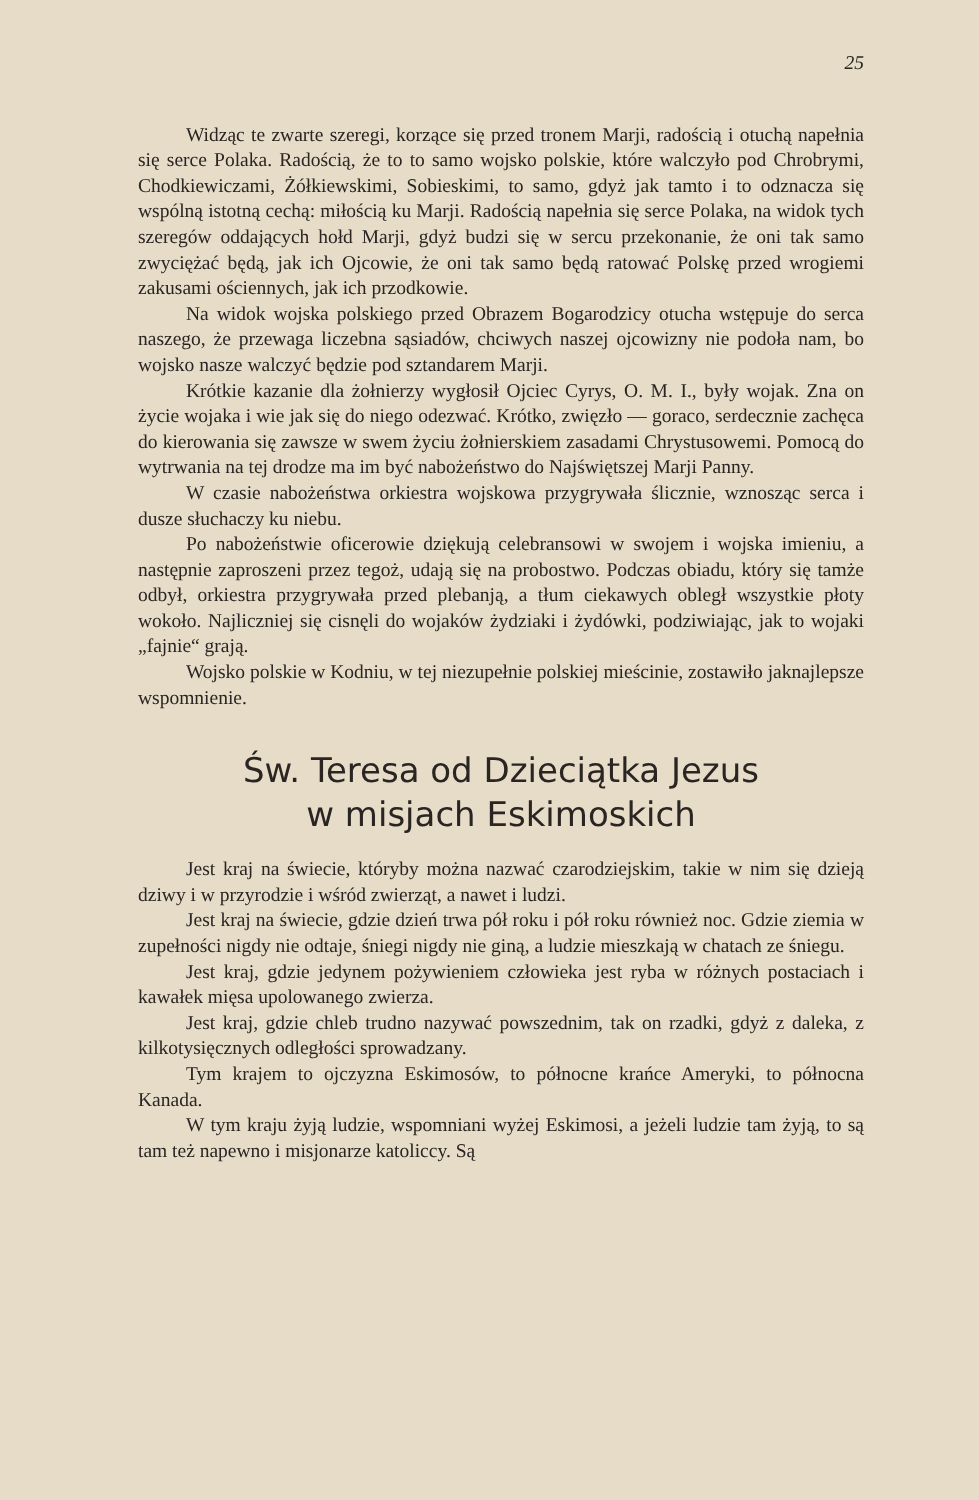25
Widząc te zwarte szeregi, korzące się przed tronem Marji, radością i otuchą napełnia się serce Polaka. Radością, że to to samo wojsko polskie, które walczyło pod Chrobrymi, Chodkiewiczami, Żółkiewskimi, Sobieskimi, to samo, gdyż jak tamto i to odznacza się wspólną istotną cechą: miłością ku Marji. Radością napełnia się serce Polaka, na widok tych szeregów oddających hołd Marji, gdyż budzi się w sercu przekonanie, że oni tak samo zwyciężać będą, jak ich Ojcowie, że oni tak samo będą ratować Polskę przed wrogiemi zakusami ościennych, jak ich przodkowie.
Na widok wojska polskiego przed Obrazem Bogarodzicy otucha wstępuje do serca naszego, że przewaga liczebna sąsiadów, chciwych naszej ojcowizny nie podoła nam, bo wojsko nasze walczyć będzie pod sztandarem Marji.
Krótkie kazanie dla żołnierzy wygłosił Ojciec Cyrys, O. M. I., były wojak. Zna on życie wojaka i wie jak się do niego odezwać. Krótko, zwięzło — goraco, serdecznie zachęca do kierowania się zawsze w swem życiu żołnierskiem zasadami Chrystusowemi. Pomocą do wytrwania na tej drodze ma im być nabożeństwo do Najświętszej Marji Panny.
W czasie nabożeństwa orkiestra wojskowa przygrywała ślicznie, wznosząc serca i dusze słuchaczy ku niebu.
Po nabożeństwie oficerowie dziękują celebransowi w swojem i wojska imieniu, a następnie zaproszeni przez tegoż, udają się na probostwo. Podczas obiadu, który się tamże odbył, orkiestra przygrywała przed plebanją, a tłum ciekawych obległ wszystkie płoty wokoło. Najliczniej się cisnęli do wojaków żydziaki i żydówki, podziwiając, jak to wojaki „fajnie“ grają.
Wojsko polskie w Kodniu, w tej niezupełnie polskiej mieścinie, zostawiło jaknajlepsze wspomnienie.
Św. Teresa od Dzieciątka Jezus
w misjach Eskimoskich
Jest kraj na świecie, któryby można nazwać czarodziejskim, takie w nim się dzieją dziwy i w przyrodzie i wśród zwierząt, a nawet i ludzi.
Jest kraj na świecie, gdzie dzień trwa pół roku i pół roku również noc. Gdzie ziemia w zupełności nigdy nie odtaje, śniegi nigdy nie giną, a ludzie mieszkają w chatach ze śniegu.
Jest kraj, gdzie jedynem pożywieniem człowieka jest ryba w różnych postaciach i kawałek mięsa upolowanego zwierza.
Jest kraj, gdzie chleb trudno nazywać powszednim, tak on rzadki, gdyż z daleka, z kilkotysięcznych odległości sprowadzany.
Tym krajem to ojczyzna Eskimosów, to północne krańce Ameryki, to północna Kanada.
W tym kraju żyją ludzie, wspomniani wyżej Eskimosi, a jeżeli ludzie tam żyją, to są tam też napewno i misjonarze katoliccy. Są